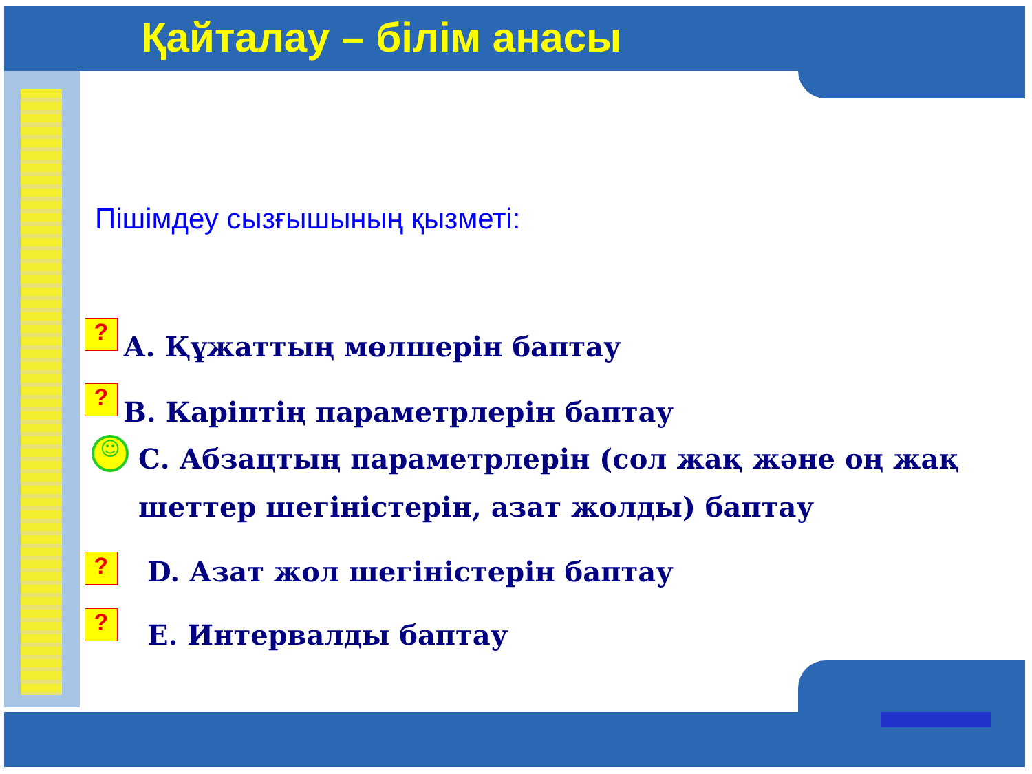Қайталау – білім анасы
Пішімдеу сызғышының қызметі:
?
А. Құжаттың мөлшерін баптау
?
В. Каріптің параметрлерін баптау
☺
С. Абзацтың параметрлерін (сол жақ және оң жақ шеттер шегіністерін, азат жолды) баптау
?
D. Азат жол шегіністерін баптау
?
E. Интервалды баптау